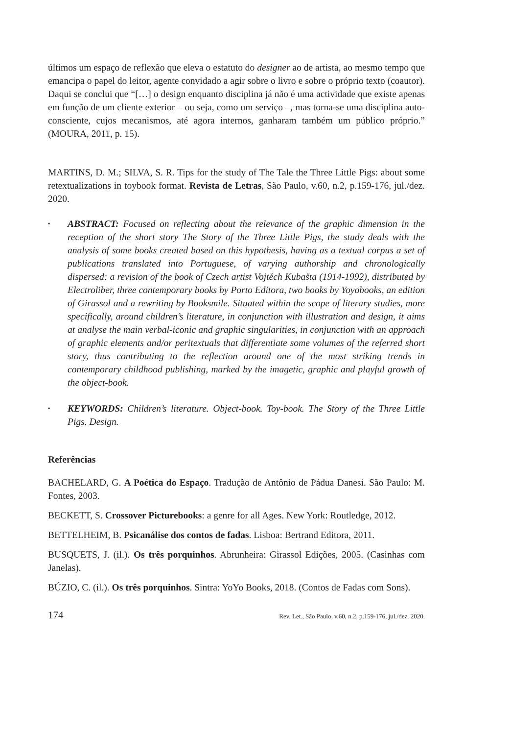últimos um espaço de reflexão que eleva o estatuto do designer ao de artista, ao mesmo tempo que emancipa o papel do leitor, agente convidado a agir sobre o livro e sobre o próprio texto (coautor). Daqui se conclui que “[…] o design enquanto disciplina já não é uma actividade que existe apenas em função de um cliente exterior – ou seja, como um serviço –, mas torna-se uma disciplina auto-consciente, cujos mecanismos, até agora internos, ganharam também um público próprio.” (MOURA, 2011, p. 15).
MARTINS, D. M.; SILVA, S. R. Tips for the study of The Tale the Three Little Pigs: about some retextualizations in toybook format. Revista de Letras, São Paulo, v.60, n.2, p.159-176, jul./dez. 2020.
▪ ABSTRACT: Focused on reflecting about the relevance of the graphic dimension in the reception of the short story The Story of the Three Little Pigs, the study deals with the analysis of some books created based on this hypothesis, having as a textual corpus a set of publications translated into Portuguese, of varying authorship and chronologically dispersed: a revision of the book of Czech artist Vojtěch Kubašta (1914-1992), distributed by Electroliber, three contemporary books by Porto Editora, two books by Yoyobooks, an edition of Girassol and a rewriting by Booksmile. Situated within the scope of literary studies, more specifically, around children’s literature, in conjunction with illustration and design, it aims at analyse the main verbal-iconic and graphic singularities, in conjunction with an approach of graphic elements and/or peritextuals that differentiate some volumes of the referred short story, thus contributing to the reflection around one of the most striking trends in contemporary childhood publishing, marked by the imagetic, graphic and playful growth of the object-book.
▪ KEYWORDS: Children’s literature. Object-book. Toy-book. The Story of the Three Little Pigs. Design.
Referências
BACHELARD, G. A Poética do Espaço. Tradução de Antônio de Pádua Danesi. São Paulo: M. Fontes, 2003.
BECKETT, S. Crossover Picturebooks: a genre for all Ages. New York: Routledge, 2012.
BETTELHEIM, B. Psicanálise dos contos de fadas. Lisboa: Bertrand Editora, 2011.
BUSQUETS, J. (il.). Os três porquinhos. Abrunheira: Girassol Edições, 2005. (Casinhas com Janelas).
BÚZIO, C. (il.). Os três porquinhos. Sintra: YoYo Books, 2018. (Contos de Fadas com Sons).
174 Rev. Let., São Paulo, v.60, n.2, p.159-176, jul./dez. 2020.